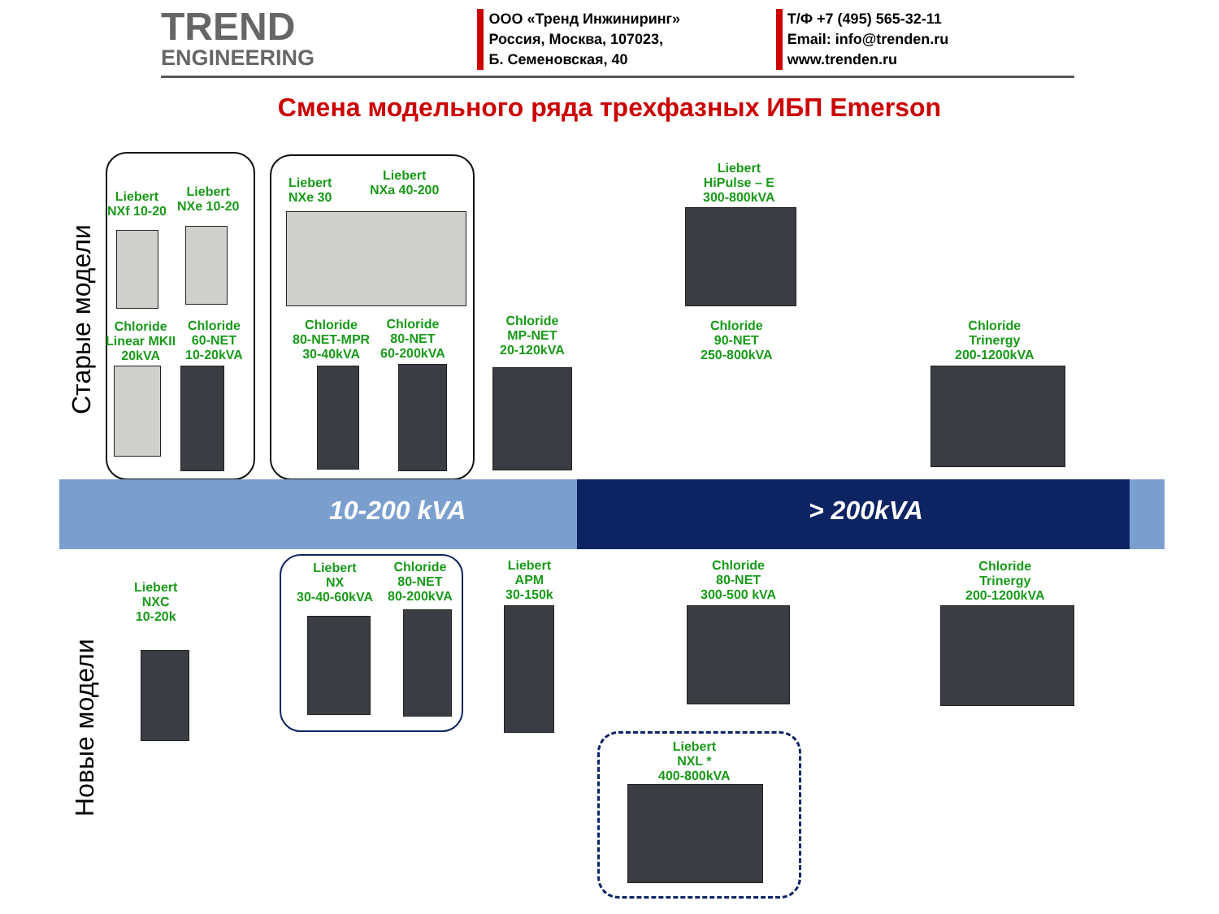TREND
ENGINEERING
ООО «Тренд Инжиниринг»
Россия, Москва, 107023,
Б. Семеновская, 40
Т/Ф +7 (495) 565-32-11
Email: info@trenden.ru
www.trenden.ru
Смена модельного ряда трехфазных ИБП Emerson
Старые модели
Новые модели
10-200 kVA > 200kVA
Liebert
NXf 10-20
Liebert
NXe 10-20
Liebert
NXe 30
Liebert
NXa 40-200
Liebert
HiPulse – E
300-800kVA
Chloride
Linear MKII
20kVA
Chloride
60-NET
10-20kVA
Chloride
80-NET-MPR
30-40kVA
Chloride
80-NET
60-200kVA
Chloride
MP-NET
20-120kVA
Chloride
90-NET
250-800kVA
Chloride
Trinergy
200-1200kVA
Liebert
NXC
10-20k
Liebert
NX
30-40-60kVA
Chloride
80-NET
80-200kVA
Liebert
APM
30-150k
Chloride
80-NET
300-500 kVA
Chloride
Trinergy
200-1200kVA
Liebert
NXL *
400-800kVA